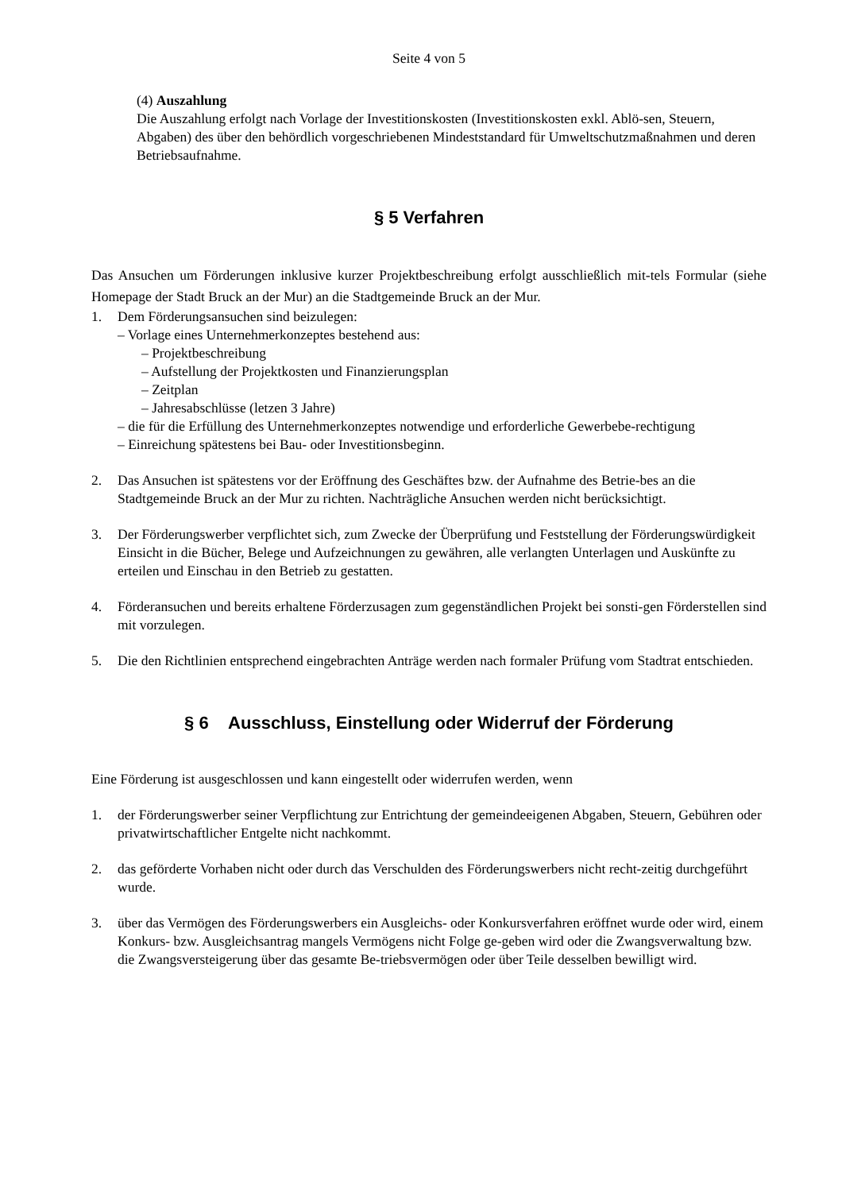Seite 4 von 5
(4) Auszahlung
Die Auszahlung erfolgt nach Vorlage der Investitionskosten (Investitionskosten exkl. Ablö-sen, Steuern, Abgaben) des über den behördlich vorgeschriebenen Mindeststandard für Umweltschutzmaßnahmen und deren Betriebsaufnahme.
§ 5 Verfahren
Das Ansuchen um Förderungen inklusive kurzer Projektbeschreibung erfolgt ausschließlich mit-tels Formular (siehe Homepage der Stadt Bruck an der Mur) an die Stadtgemeinde Bruck an der Mur.
1. Dem Förderungsansuchen sind beizulegen:
– Vorlage eines Unternehmerkonzeptes bestehend aus:
– Projektbeschreibung
– Aufstellung der Projektkosten und Finanzierungsplan
– Zeitplan
– Jahresabschlüsse (letzen 3 Jahre)
– die für die Erfüllung des Unternehmerkonzeptes notwendige und erforderliche Gewerbebe-rechtigung
– Einreichung spätestens bei Bau- oder Investitionsbeginn.
2. Das Ansuchen ist spätestens vor der Eröffnung des Geschäftes bzw. der Aufnahme des Betrie-bes an die Stadtgemeinde Bruck an der Mur zu richten. Nachträgliche Ansuchen werden nicht berücksichtigt.
3. Der Förderungswerber verpflichtet sich, zum Zwecke der Überprüfung und Feststellung der Förderungswürdigkeit Einsicht in die Bücher, Belege und Aufzeichnungen zu gewähren, alle verlangten Unterlagen und Auskünfte zu erteilen und Einschau in den Betrieb zu gestatten.
4. Förderansuchen und bereits erhaltene Förderzusagen zum gegenständlichen Projekt bei sonsti-gen Förderstellen sind mit vorzulegen.
5. Die den Richtlinien entsprechend eingebrachten Anträge werden nach formaler Prüfung vom Stadtrat entschieden.
§ 6 Ausschluss, Einstellung oder Widerruf der Förderung
Eine Förderung ist ausgeschlossen und kann eingestellt oder widerrufen werden, wenn
1. der Förderungswerber seiner Verpflichtung zur Entrichtung der gemeindeeigenen Abgaben, Steuern, Gebühren oder privatwirtschaftlicher Entgelte nicht nachkommt.
2. das geförderte Vorhaben nicht oder durch das Verschulden des Förderungswerbers nicht recht-zeitig durchgeführt wurde.
3. über das Vermögen des Förderungswerbers ein Ausgleichs- oder Konkursverfahren eröffnet wurde oder wird, einem Konkurs- bzw. Ausgleichsantrag mangels Vermögens nicht Folge ge-geben wird oder die Zwangsverwaltung bzw. die Zwangsversteigerung über das gesamte Be-triebsvermögen oder über Teile desselben bewilligt wird.